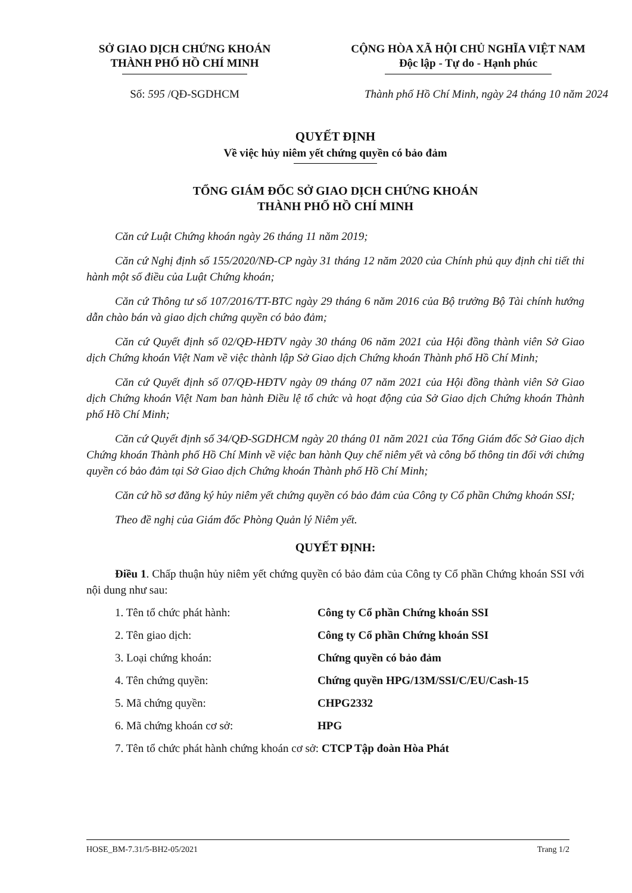SỞ GIAO DỊCH CHỨNG KHOÁN
THÀNH PHỐ HỒ CHÍ MINH
CỘNG HÒA XÃ HỘI CHỦ NGHĨA VIỆT NAM
Độc lập - Tự do - Hạnh phúc
Số: 595 /QĐ-SGDHCM Thành phố Hồ Chí Minh, ngày 24 tháng 10 năm 2024
QUYẾT ĐỊNH
Về việc hủy niêm yết chứng quyền có bảo đảm
TỔNG GIÁM ĐỐC SỞ GIAO DỊCH CHỨNG KHOÁN
THÀNH PHỐ HỒ CHÍ MINH
Căn cứ Luật Chứng khoán ngày 26 tháng 11 năm 2019;
Căn cứ Nghị định số 155/2020/NĐ-CP ngày 31 tháng 12 năm 2020 của Chính phủ quy định chi tiết thi hành một số điều của Luật Chứng khoán;
Căn cứ Thông tư số 107/2016/TT-BTC ngày 29 tháng 6 năm 2016 của Bộ trưởng Bộ Tài chính hướng dẫn chào bán và giao dịch chứng quyền có bảo đảm;
Căn cứ Quyết định số 02/QĐ-HĐTV ngày 30 tháng 06 năm 2021 của Hội đồng thành viên Sở Giao dịch Chứng khoán Việt Nam về việc thành lập Sở Giao dịch Chứng khoán Thành phố Hồ Chí Minh;
Căn cứ Quyết định số 07/QĐ-HĐTV ngày 09 tháng 07 năm 2021 của Hội đồng thành viên Sở Giao dịch Chứng khoán Việt Nam ban hành Điều lệ tổ chức và hoạt động của Sở Giao dịch Chứng khoán Thành phố Hồ Chí Minh;
Căn cứ Quyết định số 34/QĐ-SGDHCM ngày 20 tháng 01 năm 2021 của Tổng Giám đốc Sở Giao dịch Chứng khoán Thành phố Hồ Chí Minh về việc ban hành Quy chế niêm yết và công bố thông tin đối với chứng quyền có bảo đảm tại Sở Giao dịch Chứng khoán Thành phố Hồ Chí Minh;
Căn cứ hồ sơ đăng ký hủy niêm yết chứng quyền có bảo đảm của Công ty Cổ phần Chứng khoán SSI;
Theo đề nghị của Giám đốc Phòng Quản lý Niêm yết.
QUYẾT ĐỊNH:
Điều 1. Chấp thuận hủy niêm yết chứng quyền có bảo đảm của Công ty Cổ phần Chứng khoán SSI với nội dung như sau:
1. Tên tổ chức phát hành: Công ty Cổ phần Chứng khoán SSI
2. Tên giao dịch: Công ty Cổ phần Chứng khoán SSI
3. Loại chứng khoán: Chứng quyền có bảo đảm
4. Tên chứng quyền: Chứng quyền HPG/13M/SSI/C/EU/Cash-15
5. Mã chứng quyền: CHPG2332
6. Mã chứng khoán cơ sở: HPG
7. Tên tổ chức phát hành chứng khoán cơ sở: CTCP Tập đoàn Hòa Phát
HOSE_BM-7.31/5-BH2-05/2021 Trang 1/2